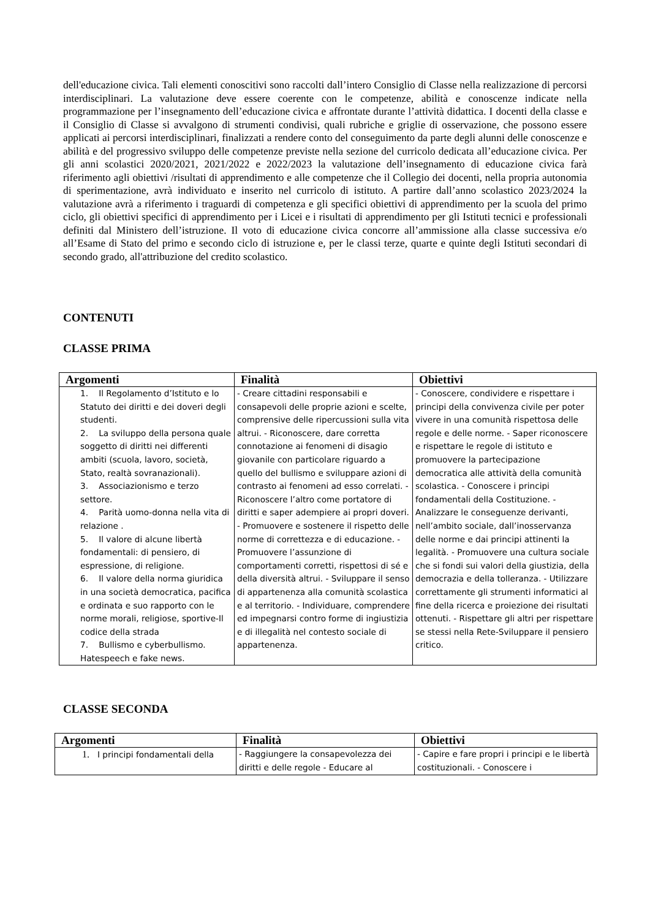dell'educazione civica. Tali elementi conoscitivi sono raccolti dall’intero Consiglio di Classe nella realizzazione di percorsi interdisciplinari. La valutazione deve essere coerente con le competenze, abilità e conoscenze indicate nella programmazione per l’insegnamento dell’educazione civica e affrontate durante l’attività didattica. I docenti della classe e il Consiglio di Classe si avvalgono di strumenti condivisi, quali rubriche e griglie di osservazione, che possono essere applicati ai percorsi interdisciplinari, finalizzati a rendere conto del conseguimento da parte degli alunni delle conoscenze e abilità e del progressivo sviluppo delle competenze previste nella sezione del curricolo dedicata all’educazione civica. Per gli anni scolastici 2020/2021, 2021/2022 e 2022/2023 la valutazione dell’insegnamento di educazione civica farà riferimento agli obiettivi /risultati di apprendimento e alle competenze che il Collegio dei docenti, nella propria autonomia di sperimentazione, avrà individuato e inserito nel curricolo di istituto. A partire dall’anno scolastico 2023/2024 la valutazione avrà a riferimento i traguardi di competenza e gli specifici obiettivi di apprendimento per la scuola del primo ciclo, gli obiettivi specifici di apprendimento per i Licei e i risultati di apprendimento per gli Istituti tecnici e professionali definiti dal Ministero dell’istruzione. Il voto di educazione civica concorre all’ammissione alla classe successiva e/o all’Esame di Stato del primo e secondo ciclo di istruzione e, per le classi terze, quarte e quinte degli Istituti secondari di secondo grado, all'attribuzione del credito scolastico.
CONTENUTI
CLASSE PRIMA
| Argomenti | Finalità | Obiettivi |
| --- | --- | --- |
| 1. Il Regolamento d’Istituto e lo Statuto dei diritti e dei doveri degli studenti. 2. La sviluppo della persona quale soggetto di diritti nei differenti ambiti (scuola, lavoro, società, Stato, realtà sovranazionali). 3. Associazionismo e terzo settore. 4. Parità uomo-donna nella vita di relazione . 5. Il valore di alcune libertà fondamentali: di pensiero, di espressione, di religione. 6. Il valore della norma giuridica in una società democratica, pacifica e ordinata e suo rapporto con le norme morali, religiose, sportive-Il codice della strada 7. Bullismo e cyberbullismo. Hatespeech e fake news. | - Creare cittadini responsabili e consapevoli delle proprie azioni e scelte, comprensive delle ripercussioni sulla vita altrui. - Riconoscere, dare corretta connotazione ai fenomeni di disagio giovanile con particolare riguardo a quello del bullismo e sviluppare azioni di contrasto ai fenomeni ad esso correlati. - Riconoscere l’altro come portatore di diritti e saper adempiere ai propri doveri. - Promuovere e sostenere il rispetto delle norme di correttezza e di educazione. - Promuovere l’assunzione di comportamenti corretti, rispettosi di sé e della diversità altrui. - Sviluppare il senso di appartenenza alla comunità scolastica e al territorio. - Individuare, comprendere ed impegnarsi contro forme di ingiustizia e di illegalità nel contesto sociale di appartenenza. | - Conoscere, condividere e rispettare i principi della convivenza civile per poter vivere in una comunità rispettosa delle regole e delle norme. - Saper riconoscere e rispettare le regole di istituto e promuovere la partecipazione democratica alle attività della comunità scolastica. - Conoscere i principi fondamentali della Costituzione. - Analizzare le conseguenze derivanti, nell’ambito sociale, dall’inosservanza delle norme e dai principi attinenti la legalità. - Promuovere una cultura sociale che si fondi sui valori della giustizia, della democrazia e della tolleranza. - Utilizzare correttamente gli strumenti informatici al fine della ricerca e proiezione dei risultati ottenuti. - Rispettare gli altri per rispettare se stessi nella Rete-Sviluppare il pensiero critico. |
CLASSE SECONDA
| Argomenti | Finalità | Obiettivi |
| --- | --- | --- |
| 1. I principi fondamentali della | - Raggiungere la consapevolezza dei diritti e delle regole - Educare al | - Capire e fare propri i principi e le libertà costituzionali. - Conoscere i |